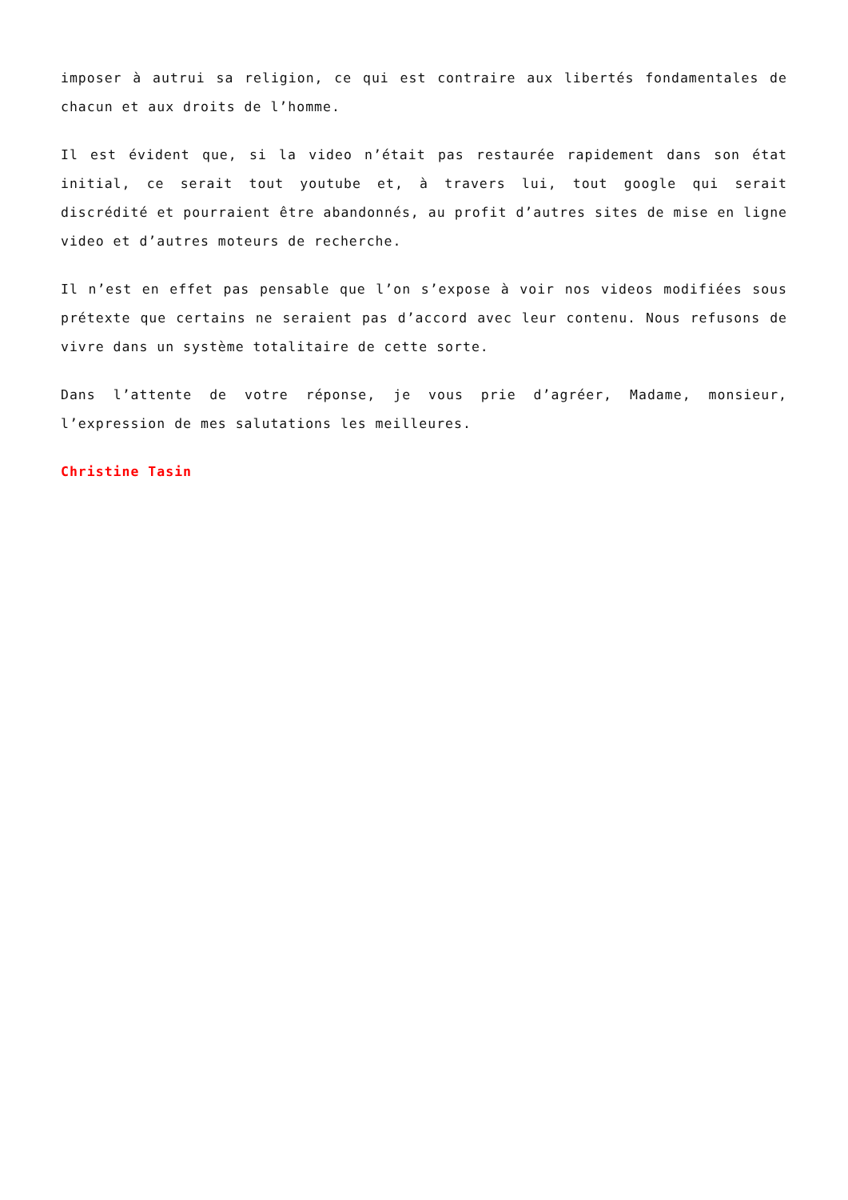imposer à autrui sa religion, ce qui est contraire aux libertés fondamentales de chacun et aux droits de l’homme.
Il est évident que, si la video n’était pas restaurée rapidement dans son état initial, ce serait tout youtube et, à travers lui, tout google qui serait discrédité et pourraient être abandonnés, au profit d’autres sites de mise en ligne video et d’autres moteurs de recherche.
Il n’est en effet pas pensable que l’on s’expose à voir nos videos modifiées sous prétexte que certains ne seraient pas d’accord avec leur contenu. Nous refusons de vivre dans un système totalitaire de cette sorte.
Dans l’attente de votre réponse, je vous prie d’agréer, Madame, monsieur, l’expression de mes salutations les meilleures.
Christine Tasin